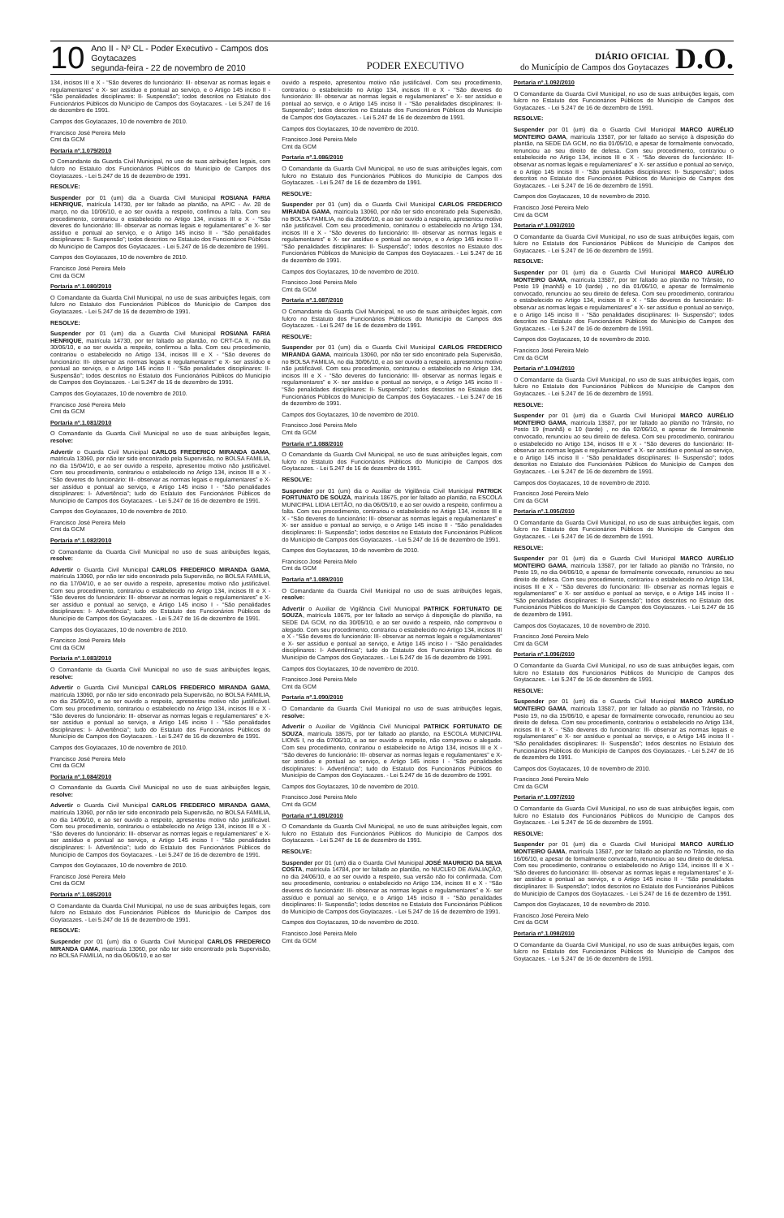10
Ano II - Nº CL - Poder Executivo - Campos dos Goytacazes
segunda-feira - 22 de novembro de 2010
PODER EXECUTIVO
DIÁRIO OFICIAL
do Município de Campos dos Goytacazes
D.O.
134, incisos III e X - “São deveres do funcionário: III- observar as normas legais e regulamentares” e X- ser assíduo e pontual ao serviço, e o Artigo 145 inciso II - “São penalidades disciplinares: II- Suspensão”; todos descritos no Estatuto dos Funcionários Públicos do Município de Campos dos Goytacazes. - Lei 5.247 de 16 de dezembro de 1991.
Campos dos Goytacazes, 10 de novembro de 2010.
Francisco José Pereira Melo
Cmt da GCM
Portaria nº.1.079/2010
O Comandante da Guarda Civil Municipal, no uso de suas atribuições legais, com fulcro no Estatuto dos Funcionários Públicos do Município de Campos dos Goytacazes. - Lei 5.247 de 16 de dezembro de 1991.
RESOLVE:
Suspender por 01 (um) dia a Guarda Civil Municipal ROSIANA FARIA HENRIQUE, matrícula 14730, por ter faltado ao plantão, na APIC - Av. 28 de março, no dia 10/06/10, e ao ser ouvida a respeito, confimou a falta. Com seu procedimento, contrariou o estabelecido no Artigo 134, incisos III e X - “São deveres do funcionário: III- observar as normas legais e regulamentares” e X- ser assíduo e pontual ao serviço, e o Artigo 145 inciso II - “São penalidades disciplinares: II- Suspensão”; todos descritos no Estatuto dos Funcionários Públicos do Município de Campos dos Goytacazes. - Lei 5.247 de 16 de dezembro de 1991.
Campos dos Goytacazes, 10 de novembro de 2010.
Francisco José Pereira Melo
Cmt da GCM
Portaria nº.1.080/2010
O Comandante da Guarda Civil Municipal, no uso de suas atribuições legais, com fulcro no Estatuto dos Funcionários Públicos do Município de Campos dos Goytacazes. - Lei 5.247 de 16 de dezembro de 1991.
RESOLVE:
Suspender por 01 (um) dia a Guarda Civil Municipal ROSIANA FARIA HENRIQUE, matrícula 14730, por ter faltado ao plantão, no CRT-CA II, no dia 30/06/10, e ao ser ouvida a respeito, confirmou a falta. Com seu procedimento, contrariou o estabelecido no Artigo 134, incisos III e X - “São deveres do funcionário: III- observar as normas legais e regulamentares” e X- ser assíduo e pontual ao serviço, e o Artigo 145 inciso II - “São penalidades disciplinares: II- Suspensão”; todos descritos no Estatuto dos Funcionários Públicos do Município de Campos dos Goytacazes. - Lei 5.247 de 16 de dezembro de 1991.
Campos dos Goytacazes, 10 de novembro de 2010.
Francisco José Pereira Melo
Cmt da GCM
Portaria nº.1.081/2010
O Comandante da Guarda Civil Municipal no uso de suas atribuições legais, resolve:
Advertir o Guarda Civil Municipal CARLOS FREDERICO MIRANDA GAMA, matrícula 13060, por não ter sido encontrado pela Supervisão, no BOLSA FAMILIA, no dia 15/04/10, e ao ser ouvido a respeito, apresentou motivo não justificável. Com seu procedimento, contrariou o estabelecido no Artigo 134, incisos III e X - “São deveres do funcionário: III- observar as normas legais e regulamentares” e X- ser assíduo e pontual ao serviço, e Artigo 145 inciso I - “São penalidades disciplinares: I- Advertência”; tudo do Estatuto dos Funcionários Públicos do Município de Campos dos Goytacazes. - Lei 5.247 de 16 de dezembro de 1991.
Campos dos Goytacazes, 10 de novembro de 2010.
Francisco José Pereira Melo
Cmt da GCM
Portaria nº.1.082/2010
O Comandante da Guarda Civil Municipal no uso de suas atribuições legais, resolve:
Advertir o Guarda Civil Municipal CARLOS FREDERICO MIRANDA GAMA, matrícula 13060, por não ter sido encontrado pela Supervisão, no BOLSA FAMILIA, no dia 17/04/10, e ao ser ouvido a respeito, apresentou motivo não justificável. Com seu procedimento, contrariou o estabelecido no Artigo 134, incisos III e X - “São deveres do funcionário: III- observar as normas legais e regulamentares” e X- ser assíduo e pontual ao serviço, e Artigo 145 inciso I - “São penalidades disciplinares: I- Advertência”; tudo do Estatuto dos Funcionários Públicos do Município de Campos dos Goytacazes. - Lei 5.247 de 16 de dezembro de 1991.
Campos dos Goytacazes, 10 de novembro de 2010.
Francisco José Pereira Melo
Cmt da GCM
Portaria nº.1.083/2010
O Comandante da Guarda Civil Municipal no uso de suas atribuições legais, resolve:
Advertir o Guarda Civil Municipal CARLOS FREDERICO MIRANDA GAMA, matrícula 13060, por não ter sido encontrado pela Supervisão, no BOLSA FAMILIA, no dia 25/05/10, e ao ser ouvido a respeito, apresentou motivo não justificável. Com seu procedimento, contrariou o estabelecido no Artigo 134, incisos III e X - “São deveres do funcionário: III- observar as normas legais e regulamentares” e X- ser assíduo e pontual ao serviço, e Artigo 145 inciso I - “São penalidades disciplinares: I- Advertência”; tudo do Estatuto dos Funcionários Públicos do Município de Campos dos Goytacazes. - Lei 5.247 de 16 de dezembro de 1991.
Campos dos Goytacazes, 10 de novembro de 2010.
Francisco José Pereira Melo
Cmt da GCM
Portaria nº.1.084/2010
O Comandante da Guarda Civil Municipal no uso de suas atribuições legais, resolve:
Advertir o Guarda Civil Municipal CARLOS FREDERICO MIRANDA GAMA, matrícula 13060, por não ter sido encontrado pela Supervisão, no BOLSA FAMILIA, no dia 14/06/10, e ao ser ouvido a respeito, apresentou motivo não justificável. Com seu procedimento, contrariou o estabelecido no Artigo 134, incisos III e X - “São deveres do funcionário: III- observar as normas legais e regulamentares” e X- ser assíduo e pontual ao serviço, e Artigo 145 inciso I - “São penalidades disciplinares: I- Advertência”; tudo do Estatuto dos Funcionários Públicos do Município de Campos dos Goytacazes. - Lei 5.247 de 16 de dezembro de 1991.
Campos dos Goytacazes, 10 de novembro de 2010.
Francisco José Pereira Melo
Cmt da GCM
Portaria nº.1.085/2010
O Comandante da Guarda Civil Municipal, no uso de suas atribuições legais, com fulcro no Estatuto dos Funcionários Públicos do Município de Campos dos Goytacazes. - Lei 5.247 de 16 de dezembro de 1991.
RESOLVE:
Suspender por 01 (um) dia o Guarda Civil Municipal CARLOS FREDERICO MIRANDA GAMA, matrícula 13060, por não ter sido encontrado pela Supervisão, no BOLSA FAMILIA, no dia 06/06/10, e ao ser
ouvido a respeito, apresentou motivo não justificável. Com seu procedimento, contrariou o estabelecido no Artigo 134, incisos III e X - “São deveres do funcionário: III- observar as normas legais e regulamentares” e X- ser assíduo e pontual ao serviço, e o Artigo 145 inciso II - “São penalidades disciplinares: II- Suspensão”; todos descritos no Estatuto dos Funcionários Públicos do Município de Campos dos Goytacazes. - Lei 5.247 de 16 de dezembro de 1991.
Campos dos Goytacazes, 10 de novembro de 2010.
Francisco José Pereira Melo
Cmt da GCM
Portaria nº.1.086/2010
O Comandante da Guarda Civil Municipal, no uso de suas atribuições legais, com fulcro no Estatuto dos Funcionários Públicos do Município de Campos dos Goytacazes. - Lei 5.247 de 16 de dezembro de 1991.
RESOLVE:
Suspender por 01 (um) dia o Guarda Civil Municipal CARLOS FREDERICO MIRANDA GAMA, matrícula 13060, por não ter sido encontrado pela Supervisão, no BOLSA FAMILIA, no dia 26/06/10, e ao ser ouvido a respeito, apresentou motivo não justificável. Com seu procedimento, contrariou o estabelecido no Artigo 134, incisos III e X - “São deveres do funcionário: III- observar as normas legais e regulamentares” e X- ser assíduo e pontual ao serviço, e o Artigo 145 inciso II - “São penalidades disciplinares: II- Suspensão”; todos descritos no Estatuto dos Funcionários Públicos do Município de Campos dos Goytacazes. - Lei 5.247 de 16 de dezembro de 1991.
Campos dos Goytacazes, 10 de novembro de 2010.
Francisco José Pereira Melo
Cmt da GCM
Portaria nº.1.087/2010
O Comandante da Guarda Civil Municipal, no uso de suas atribuições legais, com fulcro no Estatuto dos Funcionários Públicos do Município de Campos dos Goytacazes. - Lei 5.247 de 16 de dezembro de 1991.
RESOLVE:
Suspender por 01 (um) dia o Guarda Civil Municipal CARLOS FREDERICO MIRANDA GAMA, matrícula 13060, por não ter sido encontrado pela Supervisão, no BOLSA FAMILIA, no dia 30/06/10, e ao ser ouvido a respeito, apresentou motivo não justificável. Com seu procedimento, contrariou o estabelecido no Artigo 134, incisos III e X - “São deveres do funcionário: III- observar as normas legais e regulamentares” e X- ser assíduo e pontual ao serviço, e o Artigo 145 inciso II - “São penalidades disciplinares: II- Suspensão”; todos descritos no Estatuto dos Funcionários Públicos do Município de Campos dos Goytacazes. - Lei 5.247 de 16 de dezembro de 1991.
Campos dos Goytacazes, 10 de novembro de 2010.
Francisco José Pereira Melo
Cmt da GCM
Portaria nº.1.088/2010
O Comandante da Guarda Civil Municipal, no uso de suas atribuições legais, com fulcro no Estatuto dos Funcionários Públicos do Município de Campos dos Goytacazes. - Lei 5.247 de 16 de dezembro de 1991.
RESOLVE:
Suspender por 01 (um) dia o Auxiliar de Vigilância Civil Municipal PATRICK FORTUNATO DE SOUZA, matrícula 18675, por ter faltado ao plantão, na ESCOLA MUNICIPAL LIDIA LEITÃO, no dia 06/05/10, e ao ser ouvido a respeito, confirmou a falta. Com seu procedimento, contrariou o estabelecido no Artigo 134, incisos III e X - “São deveres do funcionário: III- observar as normas legais e regulamentares” e X- ser assíduo e pontual ao serviço, e o Artigo 145 inciso II - “São penalidades disciplinares: II- Suspensão”; todos descritos no Estatuto dos Funcionários Públicos do Município de Campos dos Goytacazes. - Lei 5.247 de 16 de dezembro de 1991.
Campos dos Goytacazes, 10 de novembro de 2010.
Francisco José Pereira Melo
Cmt da GCM
Portaria nº.1.089/2010
O Comandante da Guarda Civil Municipal no uso de suas atribuições legais, resolve:
Advertir o Auxiliar de Vigilância Civil Municipal PATRICK FORTUNATO DE SOUZA, matrícula 18675, por ter faltado ao serviço à disposição do plantão, na SEDE DA GCM, no dia 30/05/10, e ao ser ouvido a respeito, não comprovou o alegado. Com seu procedimento, contrariou o estabelecido no Artigo 134, incisos III e X - “São deveres do funcionário: III- observar as normas legais e regulamentares” e X- ser assíduo e pontual ao serviço, e Artigo 145 inciso I - “São penalidades disciplinares: I- Advertência”; tudo do Estatuto dos Funcionários Públicos do Município de Campos dos Goytacazes. - Lei 5.247 de 16 de dezembro de 1991.
Campos dos Goytacazes, 10 de novembro de 2010.
Francisco José Pereira Melo
Cmt da GCM
Portaria nº.1.090/2010
O Comandante da Guarda Civil Municipal no uso de suas atribuições legais, resolve:
Advertir o Auxiliar de Vigilância Civil Municipal PATRICK FORTUNATO DE SOUZA, matrícula 18675, por ter faltado ao plantão, na ESCOLA MUNICIPAL LIONS I, no dia 07/06/10, e ao ser ouvido a respeito, não comprovou o alegado. Com seu procedimento, contrariou o estabelecido no Artigo 134, incisos III e X - “São deveres do funcionário: III- observar as normas legais e regulamentares” e X- ser assíduo e pontual ao serviço, e Artigo 145 inciso I - “São penalidades disciplinares: I- Advertência”; tudo do Estatuto dos Funcionários Públicos do Município de Campos dos Goytacazes. - Lei 5.247 de 16 de dezembro de 1991.
Campos dos Goytacazes, 10 de novembro de 2010.
Francisco José Pereira Melo
Cmt da GCM
Portaria nº.1.091/2010
O Comandante da Guarda Civil Municipal, no uso de suas atribuições legais, com fulcro no Estatuto dos Funcionários Públicos do Município de Campos dos Goytacazes. - Lei 5.247 de 16 de dezembro de 1991.
RESOLVE:
Suspender por 01 (um) dia o Guarda Civil Municipal JOSÉ MAURICIO DA SILVA COSTA, matrícula 14784, por ter faltado ao plantão, no NUCLEO DE AVALIAÇÃO, no dia 24/06/10, e ao ser ouvido a respeito, sua versão não foi confirmada. Com seu procedimento, contrariou o estabelecido no Artigo 134, incisos III e X - “São deveres do funcionário: III- observar as normas legais e regulamentares” e X- ser assíduo e pontual ao serviço, e o Artigo 145 inciso II - “São penalidades disciplinares: II- Suspensão”; todos descritos no Estatuto dos Funcionários Públicos do Município de Campos dos Goytacazes. - Lei 5.247 de 16 de dezembro de 1991.
Campos dos Goytacazes, 10 de novembro de 2010.
Francisco José Pereira Melo
Cmt da GCM
Portaria nº.1.092/2010
O Comandante da Guarda Civil Municipal, no uso de suas atribuições legais, com fulcro no Estatuto dos Funcionários Públicos do Município de Campos dos Goytacazes. - Lei 5.247 de 16 de dezembro de 1991.
RESOLVE:
Suspender por 01 (um) dia o Guarda Civil Municipal MARCO AURÉLIO MONTEIRO GAMA, matrícula 13587, por ter faltado ao serviço à disposição do plantão, na SEDE DA GCM, no dia 01/05/10, e apesar de formalmente convocado, renunciou ao seu direito de defesa. Com seu procedimento, contrariou o estabelecido no Artigo 134, incisos III e X - “São deveres do funcionário: III- observar as normas legais e regulamentares” e X- ser assíduo e pontual ao serviço, e o Artigo 145 inciso II - “São penalidades disciplinares: II- Suspensão”; todos descritos no Estatuto dos Funcionários Públicos do Município de Campos dos Goytacazes. - Lei 5.247 de 16 de dezembro de 1991.
Campos dos Goytacazes, 10 de novembro de 2010.
Francisco José Pereira Melo
Cmt da GCM
Portaria nº.1.093/2010
O Comandante da Guarda Civil Municipal, no uso de suas atribuições legais, com fulcro no Estatuto dos Funcionários Públicos do Município de Campos dos Goytacazes. - Lei 5.247 de 16 de dezembro de 1991.
RESOLVE:
Suspender por 01 (um) dia o Guarda Civil Municipal MARCO AURÉLIO MONTEIRO GAMA, matrícula 13587, por ter faltado ao plantão no Trânsito, no Posto 19 (manhã) e 10 (tarde) , no dia 01/06/10, e apesar de formalmente convocado, renunciou ao seu direito de defesa. Com seu procedimento, contrariou o estabelecido no Artigo 134, incisos III e X - “São deveres do funcionário: III- observar as normas legais e regulamentares” e X- ser assíduo e pontual ao serviço, e o Artigo 145 inciso II - “São penalidades disciplinares: II- Suspensão”; todos descritos no Estatuto dos Funcionários Públicos do Município de Campos dos Goytacazes. - Lei 5.247 de 16 de dezembro de 1991.
Campos dos Goytacazes, 10 de novembro de 2010.
Francisco José Pereira Melo
Cmt da GCM
Portaria nº.1.094/2010
O Comandante da Guarda Civil Municipal, no uso de suas atribuições legais, com fulcro no Estatuto dos Funcionários Públicos do Município de Campos dos Goytacazes. - Lei 5.247 de 16 de dezembro de 1991.
RESOLVE:
Suspender por 01 (um) dia o Guarda Civil Municipal MARCO AURÉLIO MONTEIRO GAMA, matrícula 13587, por ter faltado ao plantão no Trânsito, no Posto 19 (manhã) e 10 (tarde) , no dia 02/06/10, e apesar de formalmente convocado, renunciou ao seu direito de defesa. Com seu procedimento, contrariou o estabelecido no Artigo 134, incisos III e X - “São deveres do funcionário: III- observar as normas legais e regulamentares” e X- ser assíduo e pontual ao serviço, e o Artigo 145 inciso II - “São penalidades disciplinares: II- Suspensão”; todos descritos no Estatuto dos Funcionários Públicos do Município de Campos dos Goytacazes. - Lei 5.247 de 16 de dezembro de 1991.
Campos dos Goytacazes, 10 de novembro de 2010.
Francisco José Pereira Melo
Cmt da GCM
Portaria nº.1.095/2010
O Comandante da Guarda Civil Municipal, no uso de suas atribuições legais, com fulcro no Estatuto dos Funcionários Públicos do Município de Campos dos Goytacazes. - Lei 5.247 de 16 de dezembro de 1991.
RESOLVE:
Suspender por 01 (um) dia o Guarda Civil Municipal MARCO AURÉLIO MONTEIRO GAMA, matrícula 13587, por ter faltado ao plantão no Trânsito, no Posto 19, no dia 04/06/10, e apesar de formalmente convocado, renunciou ao seu direito de defesa. Com seu procedimento, contrariou o estabelecido no Artigo 134, incisos III e X - “São deveres do funcionário: III- observar as normas legais e regulamentares” e X- ser assíduo e pontual ao serviço, e o Artigo 145 inciso II - “São penalidades disciplinares: II- Suspensão”; todos descritos no Estatuto dos Funcionários Públicos do Município de Campos dos Goytacazes. - Lei 5.247 de 16 de dezembro de 1991.
Campos dos Goytacazes, 10 de novembro de 2010.
Francisco José Pereira Melo
Cmt da GCM
Portaria nº.1.096/2010
O Comandante da Guarda Civil Municipal, no uso de suas atribuições legais, com fulcro no Estatuto dos Funcionários Públicos do Município de Campos dos Goytacazes. - Lei 5.247 de 16 de dezembro de 1991.
RESOLVE:
Suspender por 01 (um) dia o Guarda Civil Municipal MARCO AURÉLIO MONTEIRO GAMA, matrícula 13587, por ter faltado ao plantão no Trânsito, no Posto 19, no dia 15/06/10, e apesar de formalmente convocado, renunciou ao seu direito de defesa. Com seu procedimento, contrariou o estabelecido no Artigo 134, incisos III e X - “São deveres do funcionário: III- observar as normas legais e regulamentares” e X- ser assíduo e pontual ao serviço, e o Artigo 145 inciso II - “São penalidades disciplinares: II- Suspensão”; todos descritos no Estatuto dos Funcionários Públicos do Município de Campos dos Goytacazes. - Lei 5.247 de 16 de dezembro de 1991.
Campos dos Goytacazes, 10 de novembro de 2010.
Francisco José Pereira Melo
Cmt da GCM
Portaria nº.1.097/2010
O Comandante da Guarda Civil Municipal, no uso de suas atribuições legais, com fulcro no Estatuto dos Funcionários Públicos do Município de Campos dos Goytacazes. - Lei 5.247 de 16 de dezembro de 1991.
RESOLVE:
Suspender por 01 (um) dia o Guarda Civil Municipal MARCO AURÉLIO MONTEIRO GAMA, matrícula 13587, por ter faltado ao plantão no Trânsito, no dia 16/06/10, e apesar de formalmente convocado, renunciou ao seu direito de defesa. Com seu procedimento, contrariou o estabelecido no Artigo 134, incisos III e X - “São deveres do funcionário: III- observar as normas legais e regulamentares” e X- ser assíduo e pontual ao serviço, e o Artigo 145 inciso II - “São penalidades disciplinares: II- Suspensão”; todos descritos no Estatuto dos Funcionários Públicos do Município de Campos dos Goytacazes. - Lei 5.247 de 16 de dezembro de 1991.
Campos dos Goytacazes, 10 de novembro de 2010.
Francisco José Pereira Melo
Cmt da GCM
Portaria nº.1.098/2010
O Comandante da Guarda Civil Municipal, no uso de suas atribuições legais, com fulcro no Estatuto dos Funcionários Públicos do Município de Campos dos Goytacazes. - Lei 5.247 de 16 de dezembro de 1991.